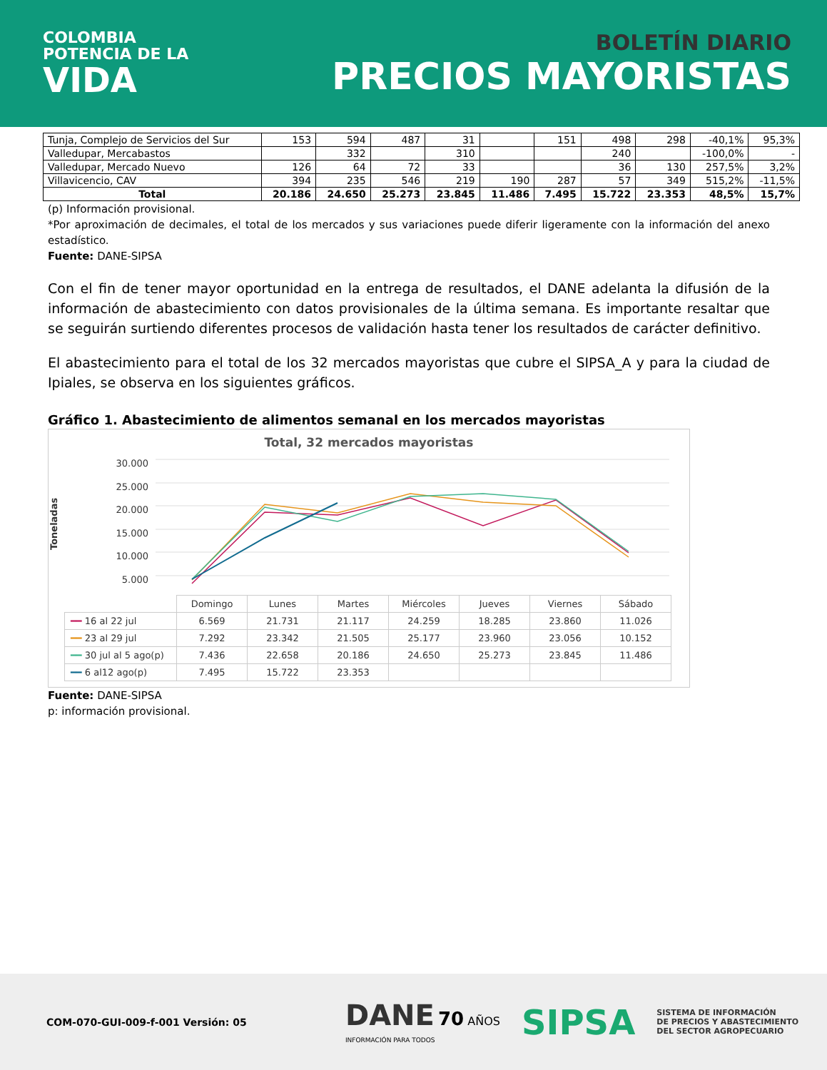COLOMBIA
POTENCIA DE LA
VIDA
BOLETÍN DIARIO
PRECIOS MAYORISTAS
| Tunja, Complejo de Servicios del Sur | 153 | 594 | 487 | 31 | | 151 | 498 | 298 | -40,1% | 95,3% |
| Valledupar, Mercabastos | | 332 | | 310 | | | 240 | | -100,0% | - |
| Valledupar, Mercado Nuevo | 126 | 64 | 72 | 33 | | | 36 | 130 | 257,5% | 3,2% |
| Villavicencio, CAV | 394 | 235 | 546 | 219 | 190 | 287 | 57 | 349 | 515,2% | -11,5% |
| Total | 20.186 | 24.650 | 25.273 | 23.845 | 11.486 | 7.495 | 15.722 | 23.353 | 48,5% | 15,7% |
(p) Información provisional.
*Por aproximación de decimales, el total de los mercados y sus variaciones puede diferir ligeramente con la información del anexo estadístico.
Fuente: DANE-SIPSA
Con el fin de tener mayor oportunidad en la entrega de resultados, el DANE adelanta la difusión de la información de abastecimiento con datos provisionales de la última semana. Es importante resaltar que se seguirán surtiendo diferentes procesos de validación hasta tener los resultados de carácter definitivo.
El abastecimiento para el total de los 32 mercados mayoristas que cubre el SIPSA_A y para la ciudad de Ipiales, se observa en los siguientes gráficos.
Gráfico 1. Abastecimiento de alimentos semanal en los mercados mayoristas
Total, 32 mercados mayoristas
Toneladas
30.000
25.000
20.000
15.000
10.000
5.000
| | Domingo | Lunes | Martes | Miércoles | Jueves | Viernes | Sábado |
| --- | --- | --- | --- | --- | --- | --- | --- |
| ━━ 16 al 22 jul | 6.569 | 21.731 | 21.117 | 24.259 | 18.285 | 23.860 | 11.026 |
| ━━ 23 al 29 jul | 7.292 | 23.342 | 21.505 | 25.177 | 23.960 | 23.056 | 10.152 |
| ━━ 30 jul al 5 ago(p) | 7.436 | 22.658 | 20.186 | 24.650 | 25.273 | 23.845 | 11.486 |
| ━━ 6 al12 ago(p) | 7.495 | 15.722 | 23.353 | | | | |
Fuente: DANE-SIPSA
p: información provisional.
COM-070-GUI-009-f-001 Versión: 05
DANE 70 AÑOS
INFORMACIÓN PARA TODOS
SIPSA
SISTEMA DE INFORMACIÓN
DE PRECIOS Y ABASTECIMIENTO
DEL SECTOR AGROPECUARIO